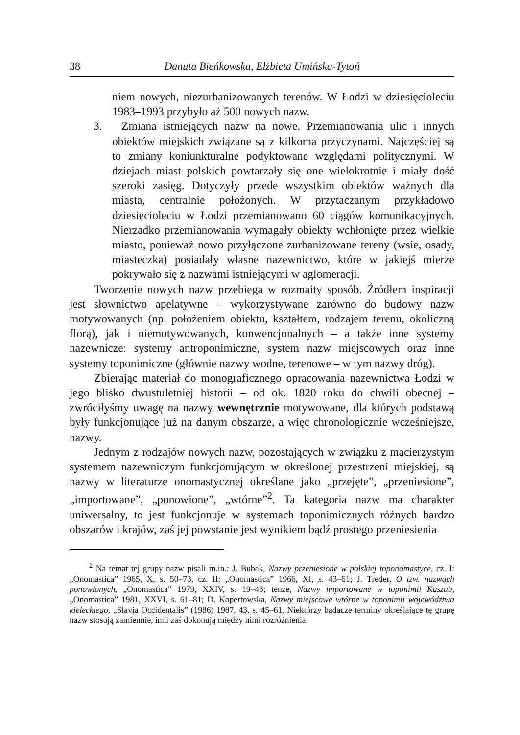38 Danuta Bieńkowska, Elżbieta Umińska-Tytoń
niem nowych, niezurbanizowanych terenów. W Łodzi w dziesięcioleciu 1983–1993 przybyło aż 500 nowych nazw.
3. Zmiana istniejących nazw na nowe. Przemianowania ulic i innych obiektów miejskich związane są z kilkoma przyczynami. Najczęściej są to zmiany koniunkturalne podyktowane względami politycznymi. W dziejach miast polskich powtarzały się one wielokrotnie i miały dość szeroki zasięg. Dotyczyły przede wszystkim obiektów ważnych dla miasta, centralnie położonych. W przytaczanym przykładowo dziesięcioleciu w Łodzi przemianowano 60 ciągów komunikacyjnych. Nierzadko przemianowania wymagały obiekty wchłonięte przez wielkie miasto, ponieważ nowo przyłączone zurbanizowane tereny (wsie, osady, miasteczka) posiadały własne nazewnictwo, które w jakiejś mierze pokrywało się z nazwami istniejącymi w aglomeracji.
Tworzenie nowych nazw przebiega w rozmaity sposób. Źródłem inspiracji jest słownictwo apelatywne – wykorzystywane zarówno do budowy nazw motywowanych (np. położeniem obiektu, kształtem, rodzajem terenu, okoliczną florą), jak i niemotywowanych, konwencjonalnych – a także inne systemy nazewnicze: systemy antroponimiczne, system nazw miejscowych oraz inne systemy toponimiczne (głównie nazwy wodne, terenowe – w tym nazwy dróg).
Zbierając materiał do monograficznego opracowania nazewnictwa Łodzi w jego blisko dwustuletniej historii – od ok. 1820 roku do chwili obecnej – zwróciłyśmy uwagę na nazwy wewnętrznie motywowane, dla których podstawą były funkcjonujące już na danym obszarze, a więc chronologicznie wcześniejsze, nazwy.
Jednym z rodzajów nowych nazw, pozostających w związku z macierzystym systemem nazewniczym funkcjonującym w określonej przestrzeni miejskiej, są nazwy w literaturze onomastycznej określane jako „przejęte”, „przeniesione”, „importowane”, „ponowione”, „wtórne”<sup>2</sup>. Ta kategoria nazw ma charakter uniwersalny, to jest funkcjonuje w systemach toponimicznych różnych bardzo obszarów i krajów, zaś jej powstanie jest wynikiem bądź prostego przeniesienia
<sup>2</sup> Na temat tej grupy nazw pisali m.in.: J. Bubak, Nazwy przeniesione w polskiej toponomastyce, cz. I: „Onomastica” 1965, X, s. 50–73, cz. II: „Onomastica” 1966, XI, s. 43–61; J. Treder, O tzw. nazwach ponowionych, „Onomastica” 1979, XXIV, s. 19–43; tenże, Nazwy importowane w toponimii Kaszub, „Onomastica” 1981, XXVI, s. 61–81; D. Kopertowska, Nazwy miejscowe wtórne w toponimii województwa kieleckiego, „Slavia Occidentalis” (1986) 1987, 43, s. 45–61. Niektórzy badacze terminy określające tę grupę nazw stosują zamiennie, inni zaś dokonują między nimi rozróżnienia.